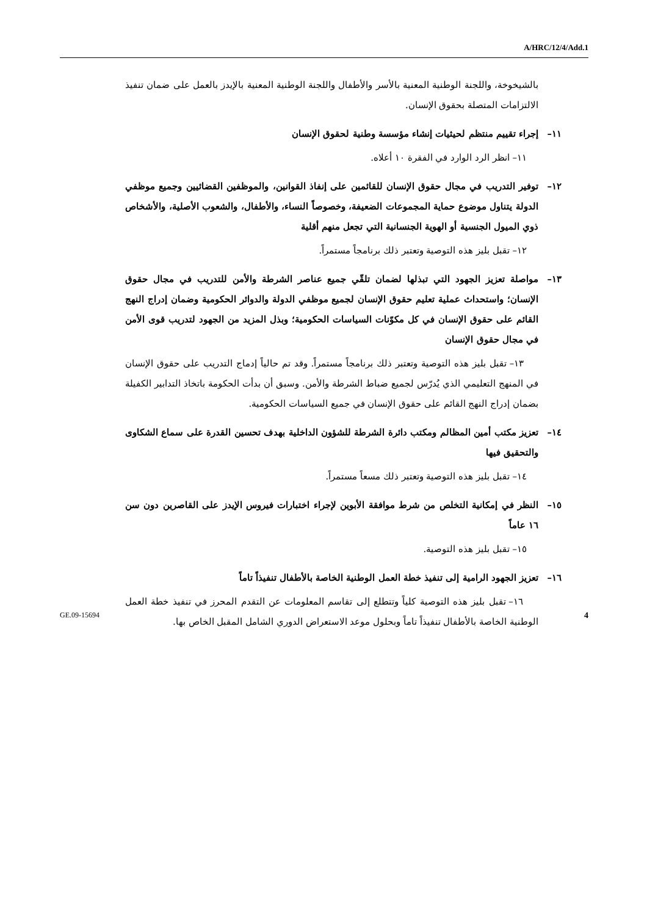A/HRC/12/4/Add.1
بالشيخوخة، واللجنة الوطنية المعنية بالأسر والأطفال واللجنة الوطنية المعنية بالإيدز بالعمل على ضمان تنفيذ الالتزامات المتصلة بحقوق الإنسان.
١١– إجراء تقييم منتظم لحيثيات إنشاء مؤسسة وطنية لحقوق الإنسان
١١– انظر الرد الوارد في الفقرة ١٠ أعلاه.
١٢– توفير التدريب في مجال حقوق الإنسان للقائمين على إنفاذ القوانين، والموظفين القضائيين وجميع موظفي الدولة يتناول موضوع حماية المجموعات الضعيفة، وخصوصاً النساء، والأطفال، والشعوب الأصلية، والأشخاص ذوي الميول الجنسية أو الهوية الجنسانية التي تجعل منهم أقلية
١٢– تقبل بليز هذه التوصية وتعتبر ذلك برنامجاً مستمراً.
١٣– مواصلة تعزيز الجهود التي تبذلها لضمان تلقّي جميع عناصر الشرطة والأمن للتدريب في مجال حقوق الإنسان؛ واستحداث عملية تعليم حقوق الإنسان لجميع موظفي الدولة والدوائر الحكومية وضمان إدراج النهج القائم على حقوق الإنسان في كل مكوّنات السياسات الحكومية؛ وبذل المزيد من الجهود لتدريب قوى الأمن في مجال حقوق الإنسان
١٣– تقبل بليز هذه التوصية وتعتبر ذلك برنامجاً مستمراً. وقد تم حالياً إدماج التدريب على حقوق الإنسان في المنهج التعليمي الذي يُدرّس لجميع ضباط الشرطة والأمن. وسبق أن بدأت الحكومة باتخاذ التدابير الكفيلة بضمان إدراج النهج القائم على حقوق الإنسان في جميع السياسات الحكومية.
١٤– تعزيز مكتب أمين المظالم ومكتب دائرة الشرطة للشؤون الداخلية بهدف تحسين القدرة على سماع الشكاوى والتحقيق فيها
١٤– تقبل بليز هذه التوصية وتعتبر ذلك مسعاً مستمراً.
١٥– النظر في إمكانية التخلص من شرط موافقة الأبوين لإجراء اختبارات فيروس الإيدز على القاصرين دون سن ١٦ عاماً
١٥– تقبل بليز هذه التوصية.
١٦– تعزيز الجهود الرامية إلى تنفيذ خطة العمل الوطنية الخاصة بالأطفال تنفيذاً تاماً
١٦– تقبل بليز هذه التوصية كلياً وتتطلع إلى تقاسم المعلومات عن التقدم المحرز في تنفيذ خطة العمل الوطنية الخاصة بالأطفال تنفيذاً تاماً وبحلول موعد الاستعراض الدوري الشامل المقبل الخاص بها.
GE.09-15694 4